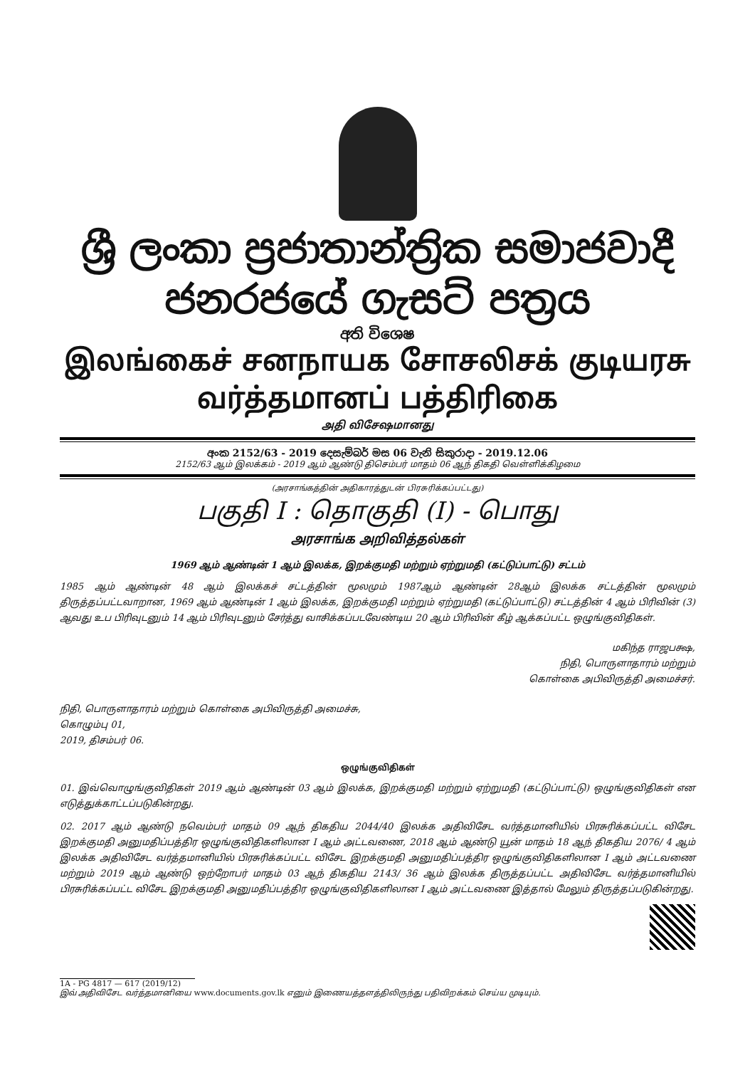ශ්‍රී ලංකා ප්‍රජාතාන්ත්‍රික සමාජවාදී ජනරජයේ ගැසට් පත්‍රය
අති විශෙෂ
இலங்கைச் சனநாயக சோசலிசக் குடியரசு வர்த்தமானப் பத்திரிகை
அதி விசேஷமானது
අංක 2152/63 - 2019 දෙසැම්බර් මස 06 වැනි සිකුරාදා - 2019.12.06
2152/63 ஆம் இலக்கம் - 2019 ஆம் ஆண்டு திசெம்பர் மாதம் 06 ஆந் திகதி வெள்ளிக்கிழமை
(அரசாங்கத்தின் அதிகாரத்துடன் பிரசுரிக்கப்பட்டது)
பகுதி I : தொகுதி (I) - பொது
அரசாங்க அறிவித்தல்கள்
1969 ஆம் ஆண்டின் 1 ஆம் இலக்க, இறக்குமதி மற்றும் ஏற்றுமதி (கட்டுப்பாட்டு) சட்டம்
1985 ஆம் ஆண்டின் 48 ஆம் இலக்கச் சட்டத்தின் மூலமும் 1987ஆம் ஆண்டின் 28ஆம் இலக்க சட்டத்தின் மூலமும் திருத்தப்பட்டவாறான, 1969 ஆம் ஆண்டின் 1 ஆம் இலக்க, இறக்குமதி மற்றும் ஏற்றுமதி (கட்டுப்பாட்டு) சட்டத்தின் 4 ஆம் பிரிவின் (3) ஆவது உப பிரிவுடனும் 14 ஆம் பிரிவுடனும் சேர்த்து வாசிக்கப்படவேண்டிய 20 ஆம் பிரிவின் கீழ் ஆக்கப்பட்ட ஒழுங்குவிதிகள்.
மகிந்த ராஜபக்ஷ,
நிதி, பொருளாதாரம் மற்றும்
கொள்கை அபிவிருத்தி அமைச்சர்.
நிதி, பொருளாதாரம் மற்றும் கொள்கை அபிவிருத்தி அமைச்சு,
கொழும்பு 01,
2019, திசம்பர் 06.
ஒழுங்குவிதிகள்
01. இவ்வொழுங்குவிதிகள் 2019 ஆம் ஆண்டின் 03 ஆம் இலக்க, இறக்குமதி மற்றும் ஏற்றுமதி (கட்டுப்பாட்டு) ஒழுங்குவிதிகள் என எடுத்துக்காட்டப்படுகின்றது.
02. 2017 ஆம் ஆண்டு நவெம்பர் மாதம் 09 ஆந் திகதிய 2044/40 இலக்க அதிவிசேட வர்த்தமானியில் பிரசுரிக்கப்பட்ட விசேட இறக்குமதி அனுமதிப்பத்திர ஒழுங்குவிதிகளிலான I ஆம் அட்டவணை, 2018 ஆம் ஆண்டு யூன் மாதம் 18 ஆந் திகதிய 2076/ 4 ஆம் இலக்க அதிவிசேட வர்த்தமானியில் பிரசுரிக்கப்பட்ட விசேட இறக்குமதி அனுமதிப்பத்திர ஒழுங்குவிதிகளிலான I ஆம் அட்டவணை மற்றும் 2019 ஆம் ஆண்டு ஒற்றோபர் மாதம் 03 ஆந் திகதிய 2143/ 36 ஆம் இலக்க திருத்தப்பட்ட அதிவிசேட வர்த்தமானியில் பிரசுரிக்கப்பட்ட விசேட இறக்குமதி அனுமதிப்பத்திர ஒழுங்குவிதிகளிலான I ஆம் அட்டவணை இத்தால் மேலும் திருத்தப்படுகின்றது.
1A - PG 4817 — 617 (2019/12)
இவ் அதிவிசேட வர்த்தமானியை www.documents.gov.lk எனும் இணையத்தளத்திலிருந்து பதிவிறக்கம் செய்ய முடியும்.